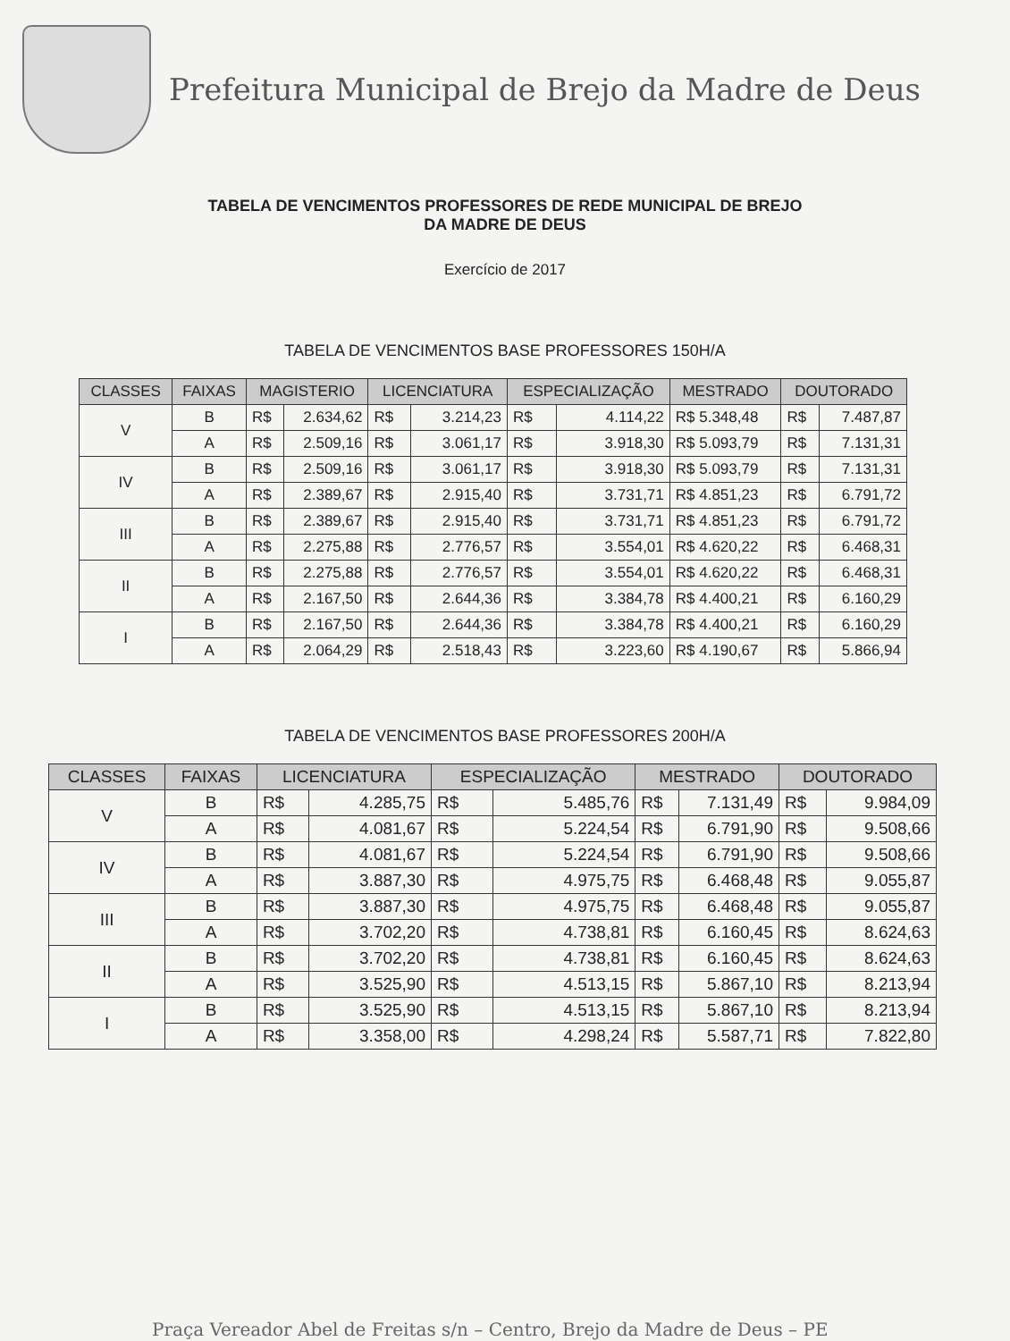Prefeitura Municipal de Brejo da Madre de Deus
TABELA DE VENCIMENTOS PROFESSORES DE REDE MUNICIPAL DE BREJO
DA MADRE DE DEUS
Exercício de 2017
TABELA DE VENCIMENTOS BASE PROFESSORES 150H/A
| CLASSES | FAIXAS | MAGISTERIO | | LICENCIATURA | | ESPECIALIZAÇÃO | | MESTRADO | DOUTORADO | |
| --- | --- | --- | --- | --- | --- | --- | --- | --- | --- | --- |
| V | B | R$ | 2.634,62 | R$ | 3.214,23 | R$ | 4.114,22 | R$ 5.348,48 | R$ | 7.487,87 |
| | A | R$ | 2.509,16 | R$ | 3.061,17 | R$ | 3.918,30 | R$ 5.093,79 | R$ | 7.131,31 |
| IV | B | R$ | 2.509,16 | R$ | 3.061,17 | R$ | 3.918,30 | R$ 5.093,79 | R$ | 7.131,31 |
| | A | R$ | 2.389,67 | R$ | 2.915,40 | R$ | 3.731,71 | R$ 4.851,23 | R$ | 6.791,72 |
| III | B | R$ | 2.389,67 | R$ | 2.915,40 | R$ | 3.731,71 | R$ 4.851,23 | R$ | 6.791,72 |
| | A | R$ | 2.275,88 | R$ | 2.776,57 | R$ | 3.554,01 | R$ 4.620,22 | R$ | 6.468,31 |
| II | B | R$ | 2.275,88 | R$ | 2.776,57 | R$ | 3.554,01 | R$ 4.620,22 | R$ | 6.468,31 |
| | A | R$ | 2.167,50 | R$ | 2.644,36 | R$ | 3.384,78 | R$ 4.400,21 | R$ | 6.160,29 |
| I | B | R$ | 2.167,50 | R$ | 2.644,36 | R$ | 3.384,78 | R$ 4.400,21 | R$ | 6.160,29 |
| | A | R$ | 2.064,29 | R$ | 2.518,43 | R$ | 3.223,60 | R$ 4.190,67 | R$ | 5.866,94 |
TABELA DE VENCIMENTOS BASE PROFESSORES 200H/A
| CLASSES | FAIXAS | LICENCIATURA | | ESPECIALIZAÇÃO | | MESTRADO | | DOUTORADO | |
| --- | --- | --- | --- | --- | --- | --- | --- | --- | --- |
| V | B | R$ | 4.285,75 | R$ | 5.485,76 | R$ | 7.131,49 | R$ | 9.984,09 |
| | A | R$ | 4.081,67 | R$ | 5.224,54 | R$ | 6.791,90 | R$ | 9.508,66 |
| IV | B | R$ | 4.081,67 | R$ | 5.224,54 | R$ | 6.791,90 | R$ | 9.508,66 |
| | A | R$ | 3.887,30 | R$ | 4.975,75 | R$ | 6.468,48 | R$ | 9.055,87 |
| III | B | R$ | 3.887,30 | R$ | 4.975,75 | R$ | 6.468,48 | R$ | 9.055,87 |
| | A | R$ | 3.702,20 | R$ | 4.738,81 | R$ | 6.160,45 | R$ | 8.624,63 |
| II | B | R$ | 3.702,20 | R$ | 4.738,81 | R$ | 6.160,45 | R$ | 8.624,63 |
| | A | R$ | 3.525,90 | R$ | 4.513,15 | R$ | 5.867,10 | R$ | 8.213,94 |
| I | B | R$ | 3.525,90 | R$ | 4.513,15 | R$ | 5.867,10 | R$ | 8.213,94 |
| | A | R$ | 3.358,00 | R$ | 4.298,24 | R$ | 5.587,71 | R$ | 7.822,80 |
Praça Vereador Abel de Freitas s/n – Centro, Brejo da Madre de Deus – PE